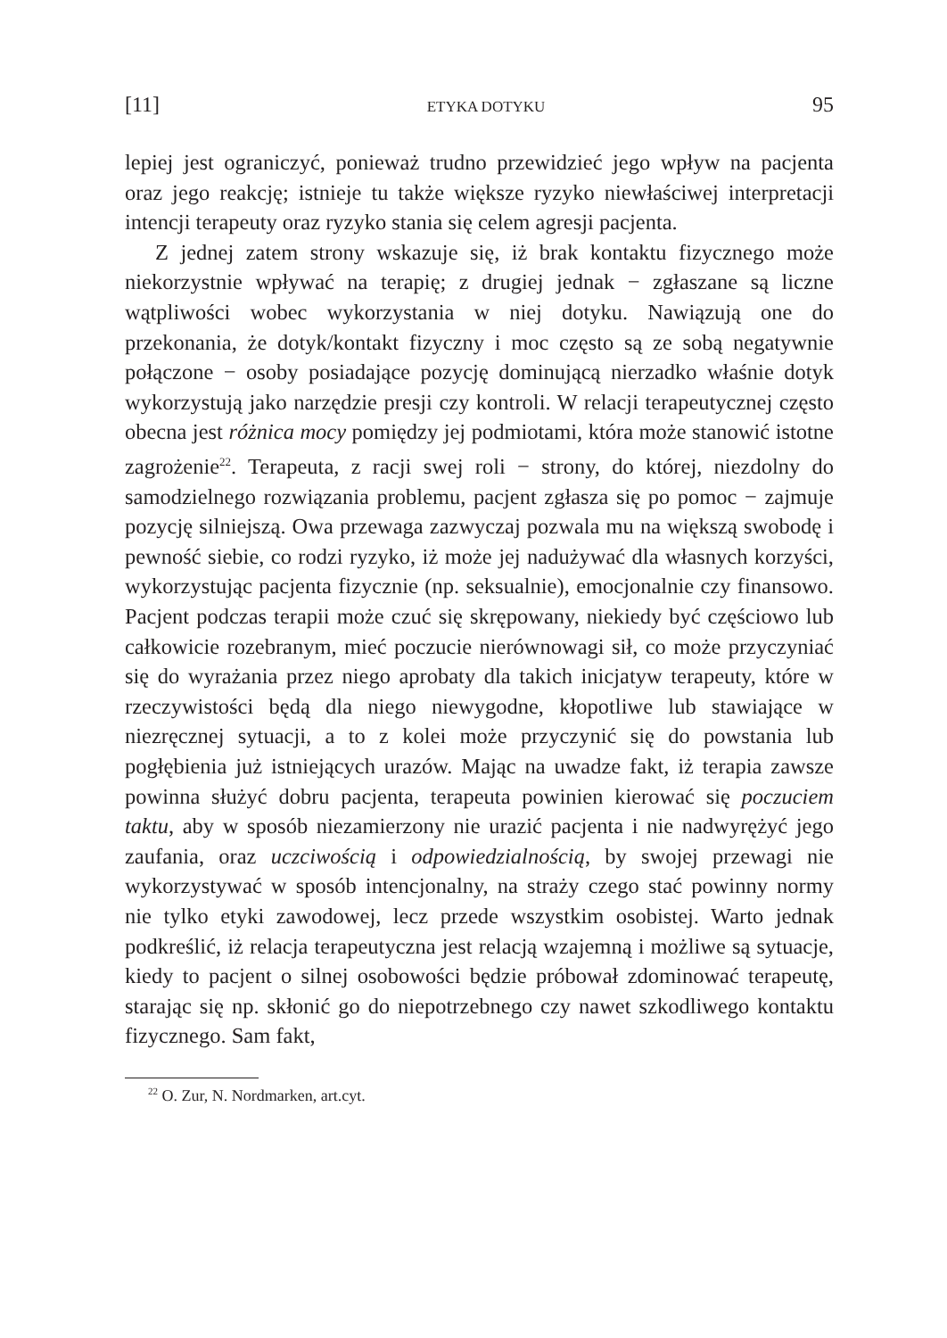[11] ETYKA DOTYKU 95
lepiej jest ograniczyć, ponieważ trudno przewidzieć jego wpływ na pacjenta oraz jego reakcję; istnieje tu także większe ryzyko niewłaściwej interpretacji intencji terapeuty oraz ryzyko stania się celem agresji pacjenta.
Z jednej zatem strony wskazuje się, iż brak kontaktu fizycznego może niekorzystnie wpływać na terapię; z drugiej jednak − zgłaszane są liczne wątpliwości wobec wykorzystania w niej dotyku. Nawiązują one do przekonania, że dotyk/kontakt fizyczny i moc często są ze sobą negatywnie połączone − osoby posiadające pozycję dominującą nierzadko właśnie dotyk wykorzystują jako narzędzie presji czy kontroli. W relacji terapeutycznej często obecna jest różnica mocy pomiędzy jej podmiotami, która może stanowić istotne zagrożenie<sup>22</sup>. Terapeuta, z racji swej roli − strony, do której, niezdolny do samodzielnego rozwiązania problemu, pacjent zgłasza się po pomoc − zajmuje pozycję silniejszą. Owa przewaga zazwyczaj pozwala mu na większą swobodę i pewność siebie, co rodzi ryzyko, iż może jej nadużywać dla własnych korzyści, wykorzystując pacjenta fizycznie (np. seksualnie), emocjonalnie czy finansowo. Pacjent podczas terapii może czuć się skrępowany, niekiedy być częściowo lub całkowicie rozebranym, mieć poczucie nierównowagi sił, co może przyczyniać się do wyrażania przez niego aprobaty dla takich inicjatyw terapeuty, które w rzeczywistości będą dla niego niewygodne, kłopotliwe lub stawiające w niezręcznej sytuacji, a to z kolei może przyczynić się do powstania lub pogłębienia już istniejących urazów. Mając na uwadze fakt, iż terapia zawsze powinna służyć dobru pacjenta, terapeuta powinien kierować się poczuciem taktu, aby w sposób niezamierzony nie urazić pacjenta i nie nadwyrężyć jego zaufania, oraz uczciwością i odpowiedzialnością, by swojej przewagi nie wykorzystywać w sposób intencjonalny, na straży czego stać powinny normy nie tylko etyki zawodowej, lecz przede wszystkim osobistej. Warto jednak podkreślić, iż relacja terapeutyczna jest relacją wzajemną i możliwe są sytuacje, kiedy to pacjent o silnej osobowości będzie próbował zdominować terapeutę, starając się np. skłonić go do niepotrzebnego czy nawet szkodliwego kontaktu fizycznego. Sam fakt,
<sup>22</sup> O. Zur, N. Nordmarken, art.cyt.